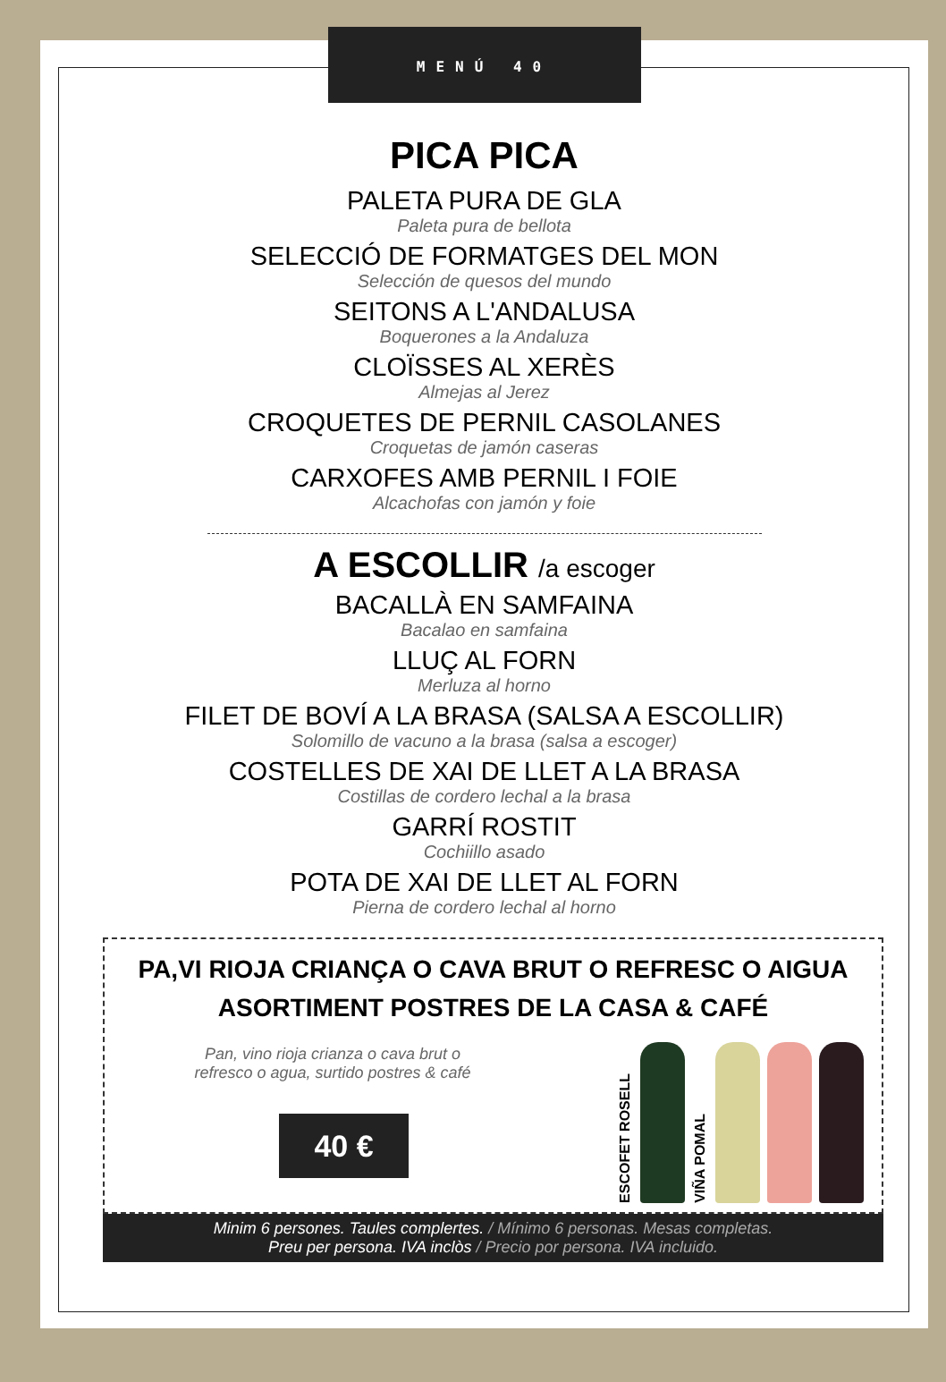MENÚ 40
PICA PICA
PALETA PURA DE GLA
Paleta pura de bellota
SELECCIÓ DE FORMATGES DEL MON
Selección de quesos del mundo
SEITONS A L'ANDALUSA
Boquerones a la Andaluza
CLOÏSSES AL XERÈS
Almejas al Jerez
CROQUETES DE PERNIL CASOLANES
Croquetas de jamón caseras
CARXOFES AMB PERNIL I FOIE
Alcachofas con jamón y foie
A ESCOLLIR /a escoger
BACALLÀ EN SAMFAINA
Bacalao en samfaina
LLUÇ AL FORN
Merluza al horno
FILET DE BOVÍ A LA BRASA (SALSA A ESCOLLIR)
Solomillo de vacuno a la brasa (salsa a escoger)
COSTELLES DE XAI DE LLET A LA BRASA
Costillas de cordero lechal a la brasa
GARRÍ ROSTIT
Cochiillo asado
POTA DE XAI DE LLET AL FORN
Pierna de cordero lechal al horno
PA,VI RIOJA CRIANÇA O CAVA BRUT O REFRESC O AIGUA
ASORTIMENT POSTRES DE LA CASA & CAFÉ
Pan, vino rioja crianza o cava brut o refresco o agua, surtido postres & café
40 €
ESCOFET ROSELL
VIÑA POMAL
Minim 6 persones. Taules complertes. / Mínimo 6 personas. Mesas completas.
Preu per persona. IVA inclòs / Precio por persona. IVA incluido.